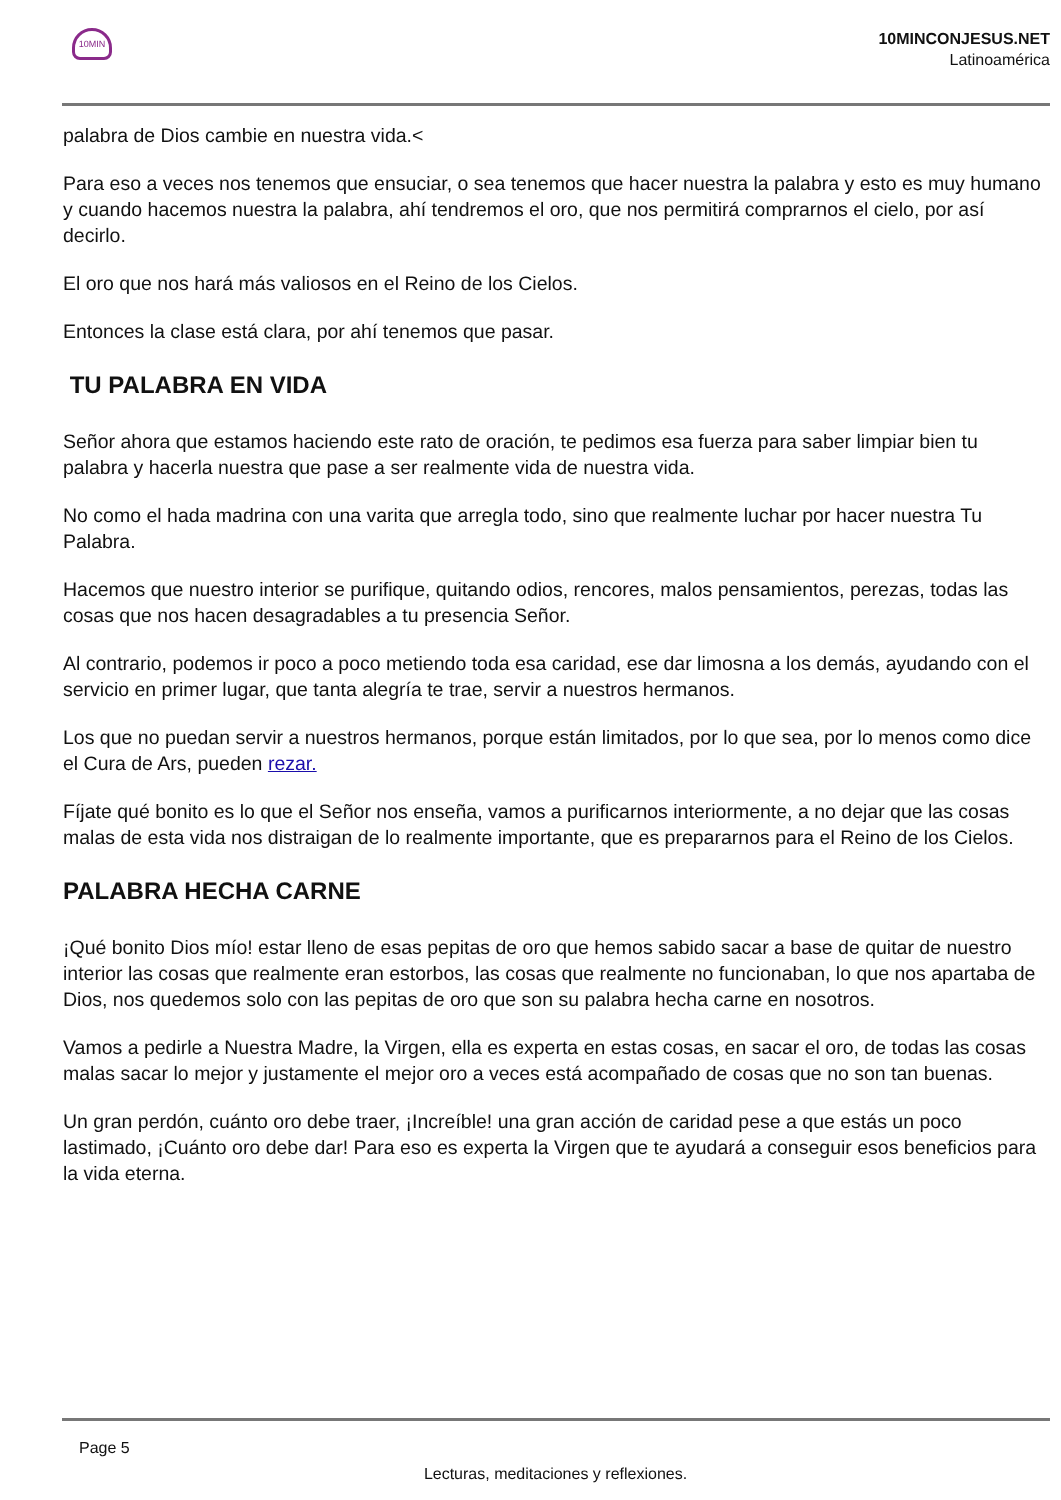10MIN
10MINCONJESUS.NET
Latinoamérica
palabra de Dios cambie en nuestra vida.<
Para eso a veces nos tenemos que ensuciar, o sea tenemos que hacer nuestra la palabra y esto es muy humano y cuando hacemos nuestra la palabra, ahí tendremos el oro, que nos permitirá comprarnos el cielo, por así decirlo.
El oro que nos hará más valiosos en el Reino de los Cielos.
Entonces la clase está clara, por ahí tenemos que pasar.
TU PALABRA EN VIDA
Señor ahora que estamos haciendo este rato de oración, te pedimos esa fuerza para saber limpiar bien tu palabra y hacerla nuestra que pase a ser realmente vida de nuestra vida.
No como el hada madrina con una varita que arregla todo, sino que realmente luchar por hacer nuestra Tu Palabra.
Hacemos que nuestro interior se purifique, quitando odios, rencores, malos pensamientos, perezas, todas las cosas que nos hacen desagradables a tu presencia Señor.
Al contrario, podemos ir poco a poco metiendo toda esa caridad, ese dar limosna a los demás, ayudando con el servicio en primer lugar, que tanta alegría te trae, servir a nuestros hermanos.
Los que no puedan servir a nuestros hermanos, porque están limitados, por lo que sea, por lo menos como dice el Cura de Ars, pueden rezar.
Fíjate qué bonito es lo que el Señor nos enseña, vamos a purificarnos interiormente, a no dejar que las cosas malas de esta vida nos distraigan de lo realmente importante, que es prepararnos para el Reino de los Cielos.
PALABRA HECHA CARNE
¡Qué bonito Dios mío! estar lleno de esas pepitas de oro que hemos sabido sacar a base de quitar de nuestro interior las cosas que realmente eran estorbos, las cosas que realmente no funcionaban, lo que nos apartaba de Dios, nos quedemos solo con las pepitas de oro que son su palabra hecha carne en nosotros.
Vamos a pedirle a Nuestra Madre, la Virgen, ella es experta en estas cosas, en sacar el oro, de todas las cosas malas sacar lo mejor y justamente el mejor oro a veces está acompañado de cosas que no son tan buenas.
Un gran perdón, cuánto oro debe traer, ¡Increíble! una gran acción de caridad pese a que estás un poco lastimado, ¡Cuánto oro debe dar! Para eso es experta la Virgen que te ayudará a conseguir esos beneficios para la vida eterna.
Page 5
Lecturas, meditaciones y reflexiones.